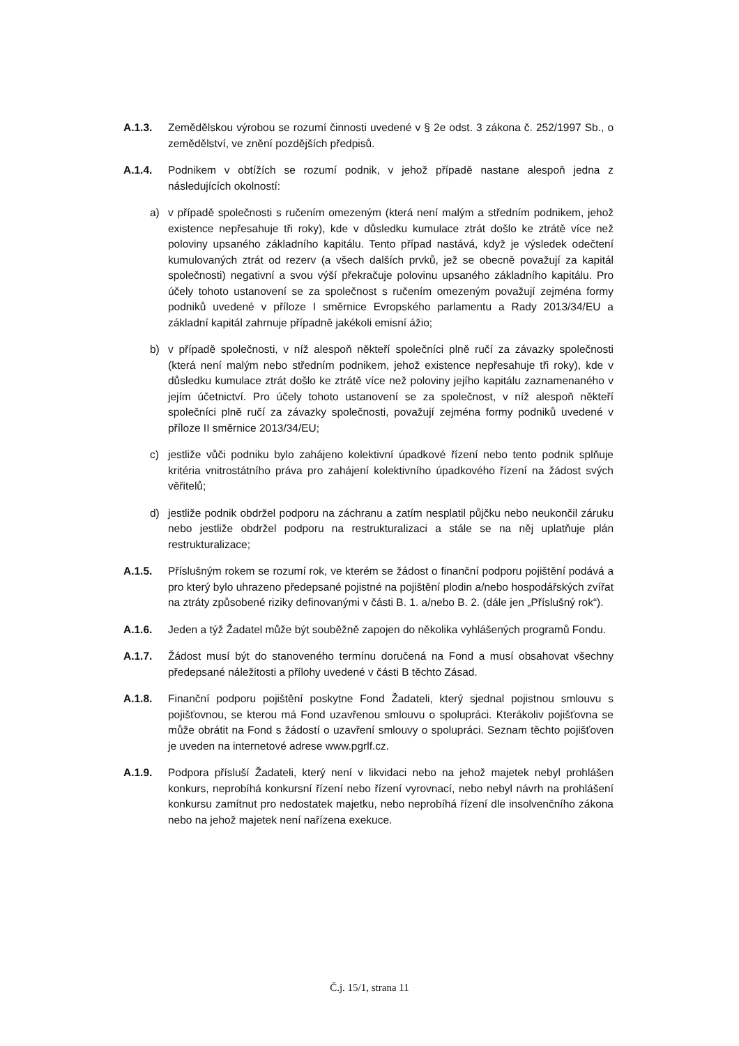A.1.3. Zemědělskou výrobou se rozumí činnosti uvedené v § 2e odst. 3 zákona č. 252/1997 Sb., o zemědělství, ve znění pozdějších předpisů.
A.1.4. Podnikem v obtížích se rozumí podnik, v jehož případě nastane alespoň jedna z následujících okolností:
a) v případě společnosti s ručením omezeným (která není malým a středním podnikem, jehož existence nepřesahuje tři roky), kde v důsledku kumulace ztrát došlo ke ztrátě více než poloviny upsaného základního kapitálu. Tento případ nastává, když je výsledek odečtení kumulovaných ztrát od rezerv (a všech dalších prvků, jež se obecně považují za kapitál společnosti) negativní a svou výší překračuje polovinu upsaného základního kapitálu. Pro účely tohoto ustanovení se za společnost s ručením omezeným považují zejména formy podniků uvedené v příloze I směrnice Evropského parlamentu a Rady 2013/34/EU a základní kapitál zahrnuje případně jakékoli emisní ážio;
b) v případě společnosti, v níž alespoň někteří společníci plně ručí za závazky společnosti (která není malým nebo středním podnikem, jehož existence nepřesahuje tři roky), kde v důsledku kumulace ztrát došlo ke ztrátě více než poloviny jejího kapitálu zaznamenaného v jejím účetnictví. Pro účely tohoto ustanovení se za společnost, v níž alespoň někteří společníci plně ručí za závazky společnosti, považují zejména formy podniků uvedené v příloze II směrnice 2013/34/EU;
c) jestliže vůči podniku bylo zahájeno kolektivní úpadkové řízení nebo tento podnik splňuje kritéria vnitrostátního práva pro zahájení kolektivního úpadkového řízení na žádost svých věřitelů;
d) jestliže podnik obdržel podporu na záchranu a zatím nesplatil půjčku nebo neukončil záruku nebo jestliže obdržel podporu na restrukturalizaci a stále se na něj uplatňuje plán restrukturalizace;
A.1.5. Příslušným rokem se rozumí rok, ve kterém se žádost o finanční podporu pojištění podává a pro který bylo uhrazeno předepsané pojistné na pojištění plodin a/nebo hospodářských zvířat na ztráty způsobené riziky definovanými v části B. 1. a/nebo B. 2. (dále jen „Příslušný rok“).
A.1.6. Jeden a týž Žadatel může být souběžně zapojen do několika vyhlášených programů Fondu.
A.1.7. Žádost musí být do stanoveného termínu doručená na Fond a musí obsahovat všechny předepsané náležitosti a přílohy uvedené v části B těchto Zásad.
A.1.8. Finanční podporu pojištění poskytne Fond Žadateli, který sjednal pojistnou smlouvu s pojišťovnou, se kterou má Fond uzavřenou smlouvu o spolupráci. Kterákoliv pojišťovna se může obrátit na Fond s žádostí o uzavření smlouvy o spolupráci. Seznam těchto pojišťoven je uveden na internetové adrese www.pgrlf.cz.
A.1.9. Podpora přísluší Žadateli, který není v likvidaci nebo na jehož majetek nebyl prohlášen konkurs, neprobíhá konkursní řízení nebo řízení vyrovnací, nebo nebyl návrh na prohlášení konkursu zamítnut pro nedostatek majetku, nebo neprobíhá řízení dle insolvenčního zákona nebo na jehož majetek není nařízena exekuce.
Č.j. 15/1, strana 11